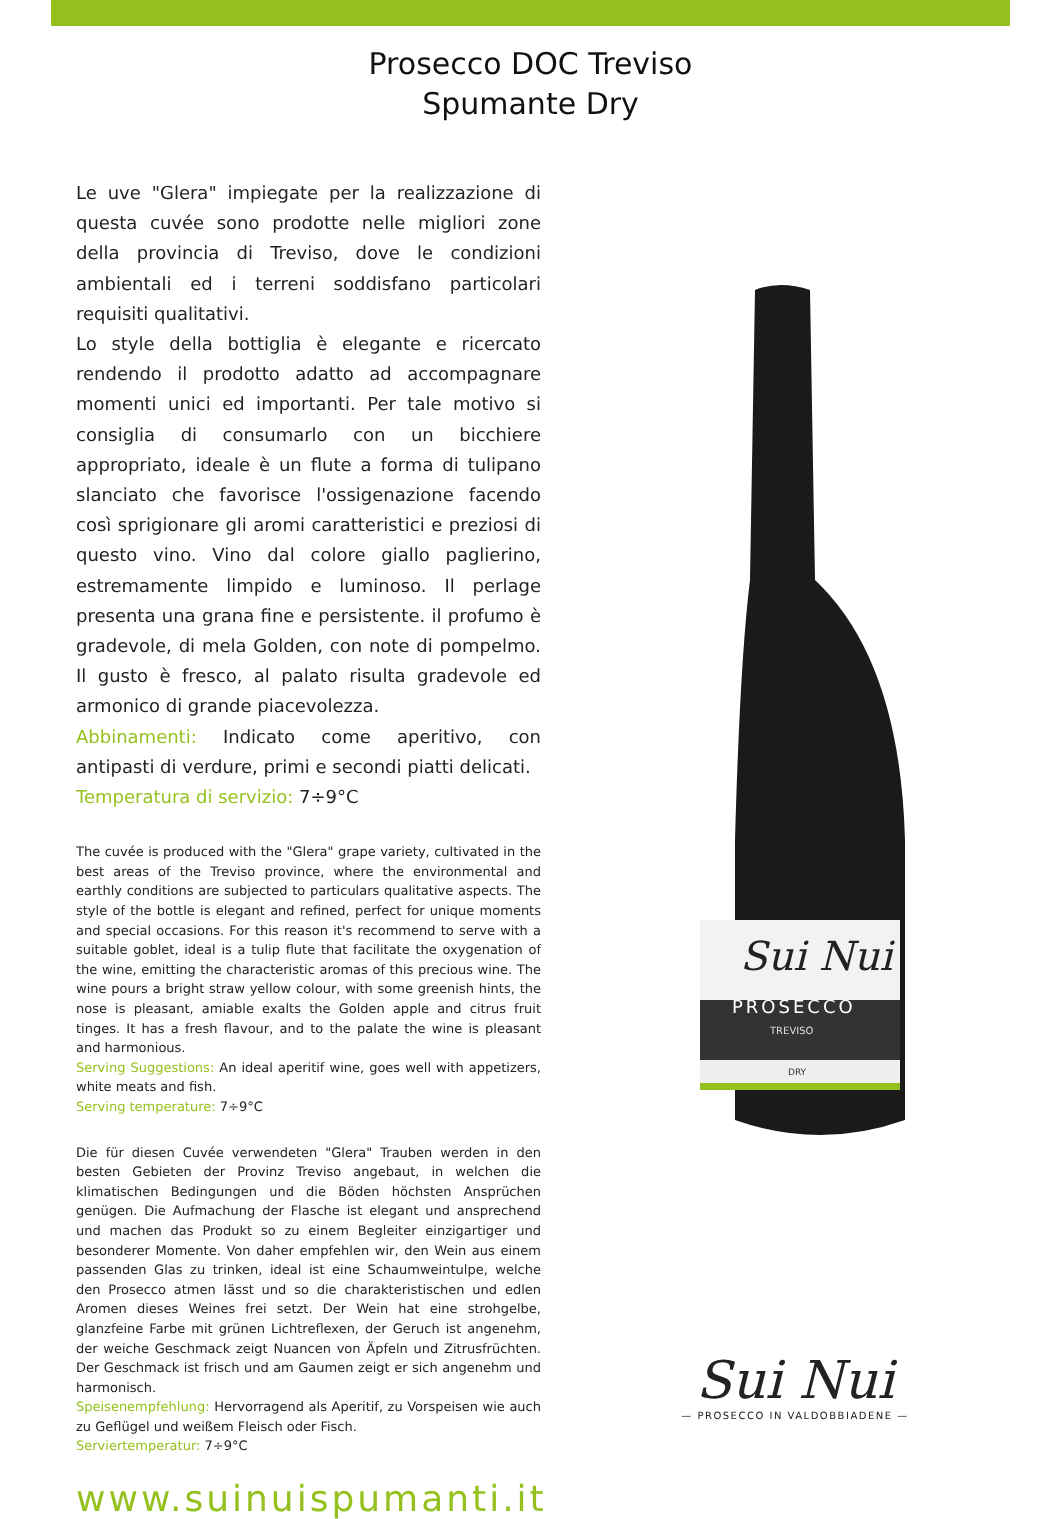Prosecco DOC Treviso
Spumante Dry
Le uve "Glera" impiegate per la realizzazione di questa cuvée sono prodotte nelle migliori zone della provincia di Treviso, dove le condizioni ambientali ed i terreni soddisfano particolari requisiti qualitativi.
Lo style della bottiglia è elegante e ricercato rendendo il prodotto adatto ad accompagnare momenti unici ed importanti. Per tale motivo si consiglia di consumarlo con un bicchiere appropriato, ideale è un flute a forma di tulipano slanciato che favorisce l'ossigenazione facendo così sprigionare gli aromi caratteristici e preziosi di questo vino. Vino dal colore giallo paglierino, estremamente limpido e luminoso. Il perlage presenta una grana fine e persistente. il profumo è gradevole, di mela Golden, con note di pompelmo. Il gusto è fresco, al palato risulta gradevole ed armonico di grande piacevolezza.
Abbinamenti: Indicato come aperitivo, con antipasti di verdure, primi e secondi piatti delicati.
Temperatura di servizio: 7÷9°C
The cuvée is produced with the "Glera" grape variety, cultivated in the best areas of the Treviso province, where the environmental and earthly conditions are subjected to particulars qualitative aspects. The style of the bottle is elegant and refined, perfect for unique moments and special occasions. For this reason it's recommend to serve with a suitable goblet, ideal is a tulip flute that facilitate the oxygenation of the wine, emitting the characteristic aromas of this precious wine. The wine pours a bright straw yellow colour, with some greenish hints, the nose is pleasant, amiable exalts the Golden apple and citrus fruit tinges. It has a fresh flavour, and to the palate the wine is pleasant and harmonious.
Serving Suggestions: An ideal aperitif wine, goes well with appetizers, white meats and fish.
Serving temperature: 7÷9°C
Die für diesen Cuvée verwendeten "Glera" Trauben werden in den besten Gebieten der Provinz Treviso angebaut, in welchen die klimatischen Bedingungen und die Böden höchsten Ansprüchen genügen. Die Aufmachung der Flasche ist elegant und ansprechend und machen das Produkt so zu einem Begleiter einzigartiger und besonderer Momente. Von daher empfehlen wir, den Wein aus einem passenden Glas zu trinken, ideal ist eine Schaumweintulpe, welche den Prosecco atmen lässt und so die charakteristischen und edlen Aromen dieses Weines frei setzt. Der Wein hat eine strohgelbe, glanzfeine Farbe mit grünen Lichtreflexen, der Geruch ist angenehm, der weiche Geschmack zeigt Nuancen von Äpfeln und Zitrusfrüchten. Der Geschmack ist frisch und am Gaumen zeigt er sich angenehm und harmonisch.
Speisenempfehlung: Hervorragend als Aperitif, zu Vorspeisen wie auch zu Geflügel und weißem Fleisch oder Fisch.
Serviertemperatur: 7÷9°C
www.suinuispumanti.it
Sui Nui
PROSECCO
TREVISO
DRY
Sui Nui
— PROSECCO IN VALDOBBIADENE —